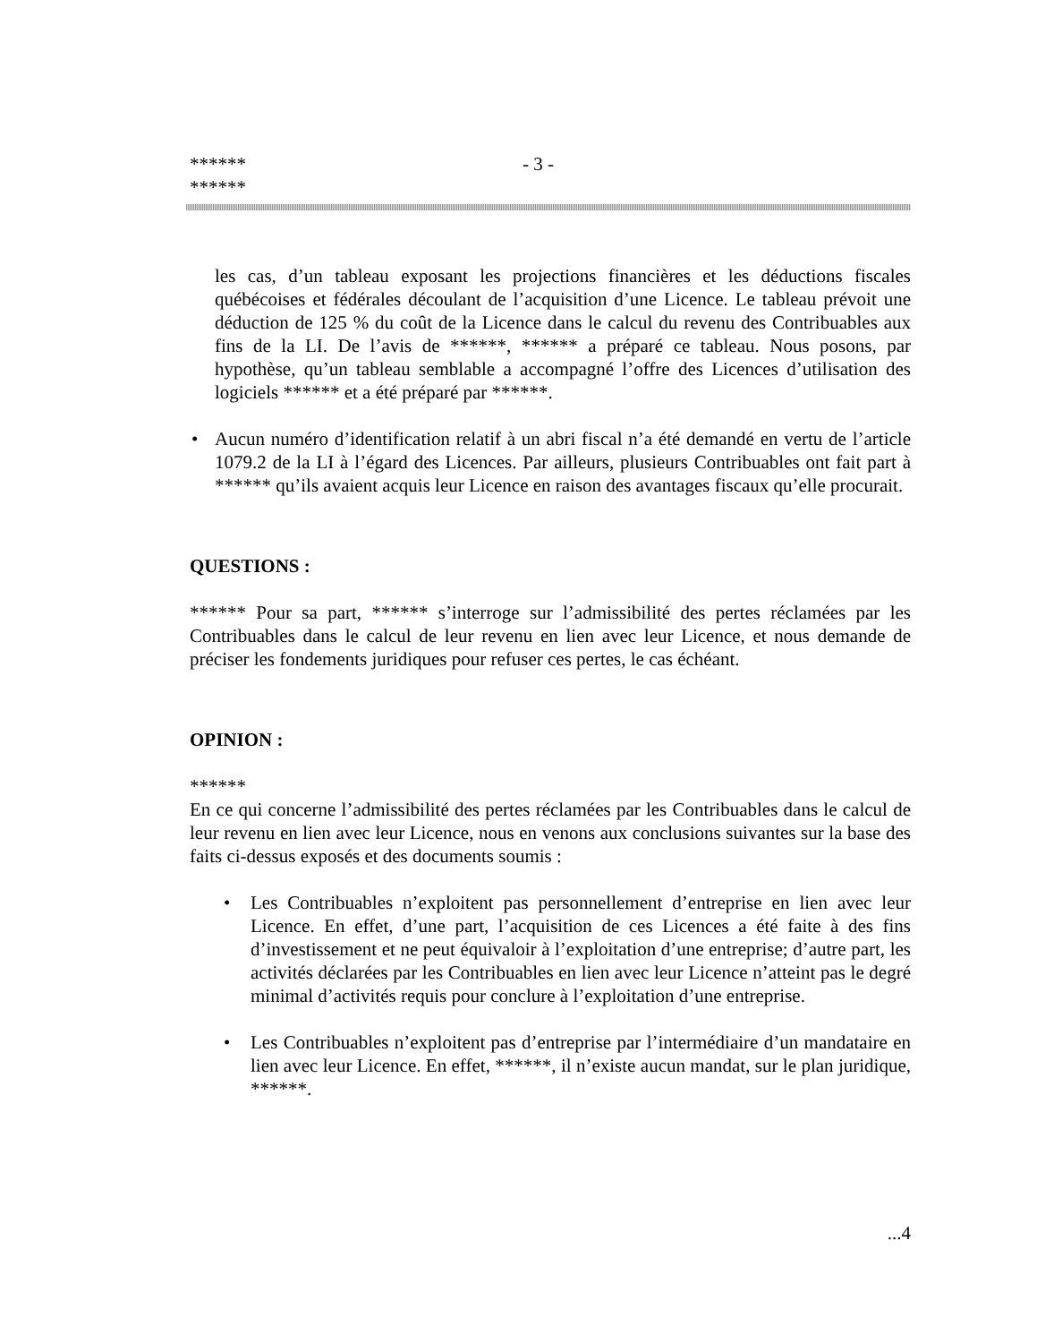******
******
- 3 -
les cas, d’un tableau exposant les projections financières et les déductions fiscales québécoises et fédérales découlant de l’acquisition d’une Licence. Le tableau prévoit une déduction de 125 % du coût de la Licence dans le calcul du revenu des Contribuables aux fins de la LI. De l’avis de ******, ****** a préparé ce tableau. Nous posons, par hypothèse, qu’un tableau semblable a accompagné l’offre des Licences d’utilisation des logiciels ****** et a été préparé par ******.
• Aucun numéro d’identification relatif à un abri fiscal n’a été demandé en vertu de l’article 1079.2 de la LI à l’égard des Licences. Par ailleurs, plusieurs Contribuables ont fait part à ****** qu’ils avaient acquis leur Licence en raison des avantages fiscaux qu’elle procurait.
QUESTIONS :
****** Pour sa part, ****** s’interroge sur l’admissibilité des pertes réclamées par les Contribuables dans le calcul de leur revenu en lien avec leur Licence, et nous demande de préciser les fondements juridiques pour refuser ces pertes, le cas échéant.
OPINION :
******
En ce qui concerne l’admissibilité des pertes réclamées par les Contribuables dans le calcul de leur revenu en lien avec leur Licence, nous en venons aux conclusions suivantes sur la base des faits ci-dessus exposés et des documents soumis :
• Les Contribuables n’exploitent pas personnellement d’entreprise en lien avec leur Licence. En effet, d’une part, l’acquisition de ces Licences a été faite à des fins d’investissement et ne peut équivaloir à l’exploitation d’une entreprise; d’autre part, les activités déclarées par les Contribuables en lien avec leur Licence n’atteint pas le degré minimal d’activités requis pour conclure à l’exploitation d’une entreprise.
• Les Contribuables n’exploitent pas d’entreprise par l’intermédiaire d’un mandataire en lien avec leur Licence. En effet, ******, il n’existe aucun mandat, sur le plan juridique, ******.
...4